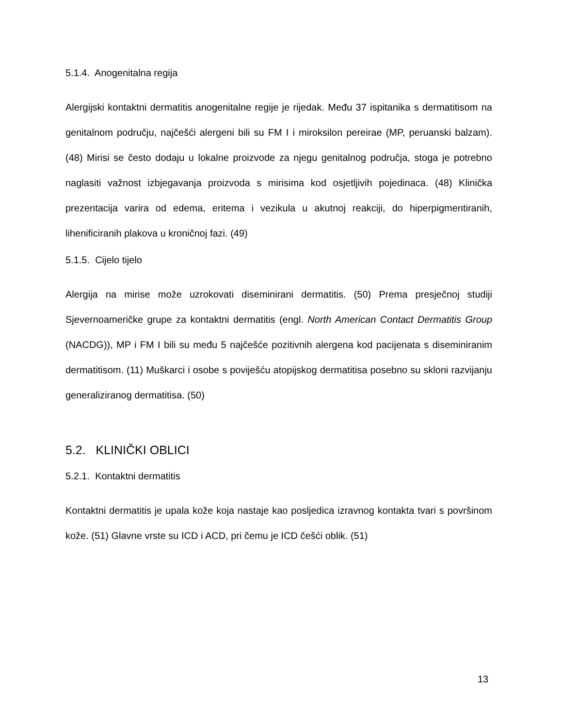5.1.4. Anogenitalna regija
Alergijski kontaktni dermatitis anogenitalne regije je rijedak. Među 37 ispitanika s dermatitisom na genitalnom području, najčešći alergeni bili su FM I i miroksilon pereirae (MP, peruanski balzam). (48) Mirisi se često dodaju u lokalne proizvode za njegu genitalnog područja, stoga je potrebno naglasiti važnost izbjegavanja proizvoda s mirisima kod osjetljivih pojedinaca. (48) Klinička prezentacija varira od edema, eritema i vezikula u akutnoj reakciji, do hiperpigmentiranih, lihenificiranih plakova u kroničnoj fazi. (49)
5.1.5. Cijelo tijelo
Alergija na mirise može uzrokovati diseminirani dermatitis. (50) Prema presječnoj studiji Sjevernoameričke grupe za kontaktni dermatitis (engl. North American Contact Dermatitis Group (NACDG)), MP i FM I bili su među 5 najčešće pozitivnih alergena kod pacijenata s diseminiranim dermatitisom. (11) Muškarci i osobe s poviješću atopijskog dermatitisa posebno su skloni razvijanju generaliziranog dermatitisa. (50)
5.2. KLINIČKI OBLICI
5.2.1. Kontaktni dermatitis
Kontaktni dermatitis je upala kože koja nastaje kao posljedica izravnog kontakta tvari s površinom kože. (51) Glavne vrste su ICD i ACD, pri čemu je ICD češći oblik. (51)
13